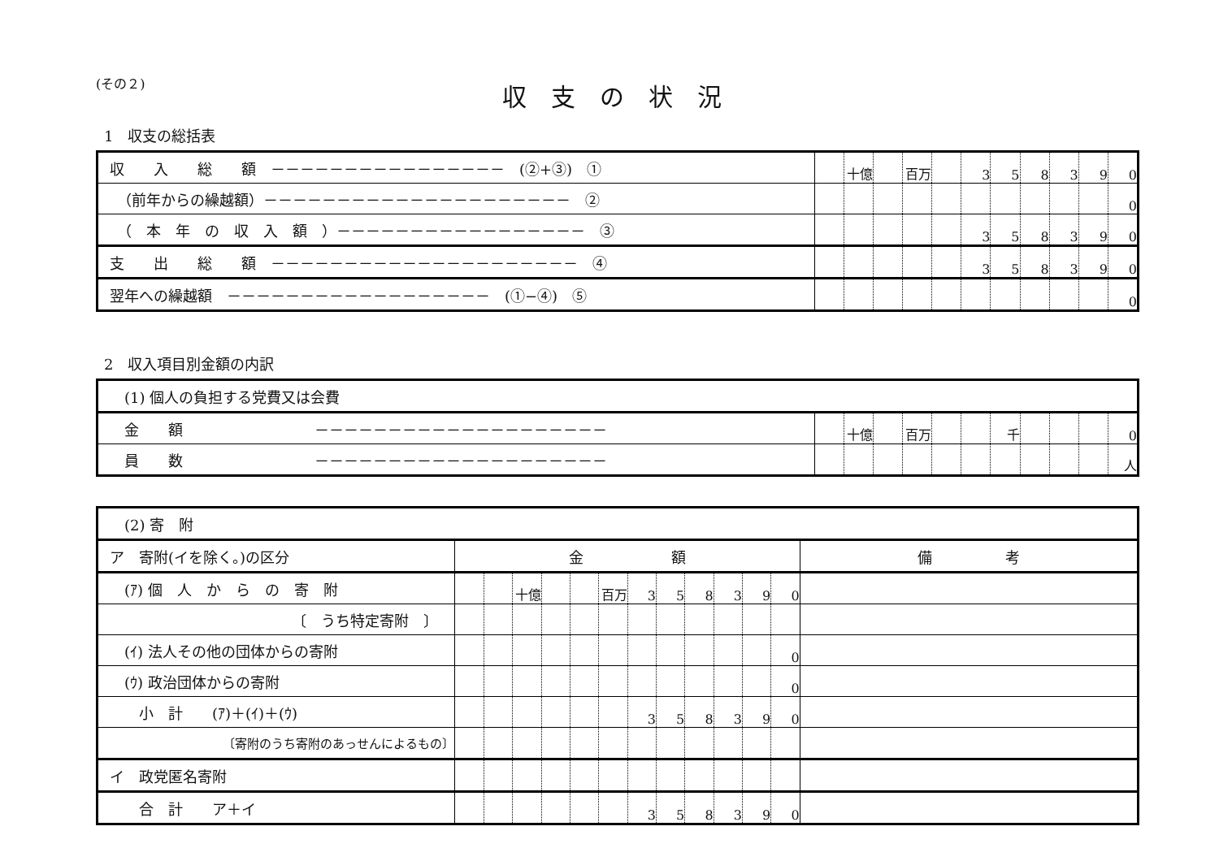(その２)
収支の状況
1　収支の総括表
| 収 入 総 額 －－－－－－－－－－－－－－－－ (②+③) ① | | 十億 | | 百万 | | 3 | 5 | 8 | 3 | 9 | 0 |
| （前年からの繰越額）－－－－－－－－－－－－－－－－－－－－－ ② | | | | | | | | | | | 0 |
| （ 本 年 の 収 入 額 ）－－－－－－－－－－－－－－－－－ ③ | | | | | | 3 | 5 | 8 | 3 | 9 | 0 |
| 支 出 総 額 －－－－－－－－－－－－－－－－－－－－－ ④ | | | | | | 3 | 5 | 8 | 3 | 9 | 0 |
| 翌年への繰越額 －－－－－－－－－－－－－－－－－－ (①−④) ⑤ | | | | | | | | | | | 0 |
2　収入項目別金額の内訳
| (1) 個人の負担する党費又は会費 | | | | | | | | | | | |
| 金 額 －－－－－－－－－－－－－－－－－－－－ | | 十億 | | 百万 | | | 千 | | | | 0 |
| 員 数 －－－－－－－－－－－－－－－－－－－－ | | | | | | | | | | | 人 |
| (2) 寄 附 | | | | | | | | | | | | | |
| ア 寄附(イを除く。)の区分 | 金 額 | | | | | | | | | | | | 備 考 |
| (ｱ) 個 人 か ら の 寄 附 | | | 十億 | | | 百万 | 3 | 5 | 8 | 3 | 9 | 0 | |
| 〔 うち特定寄附 〕 | | | | | | | | | | | | | |
| (ｲ) 法人その他の団体からの寄附 | | | | | | | | | | | | 0 | |
| (ｳ) 政治団体からの寄附 | | | | | | | | | | | | 0 | |
| 小 計 (ｱ)＋(ｲ)＋(ｳ) | | | | | | | 3 | 5 | 8 | 3 | 9 | 0 | |
| 〔寄附のうち寄附のあっせんによるもの〕 | | | | | | | | | | | | | |
| イ 政党匿名寄附 | | | | | | | | | | | | | |
| 合 計 ア＋イ | | | | | | | 3 | 5 | 8 | 3 | 9 | 0 | |